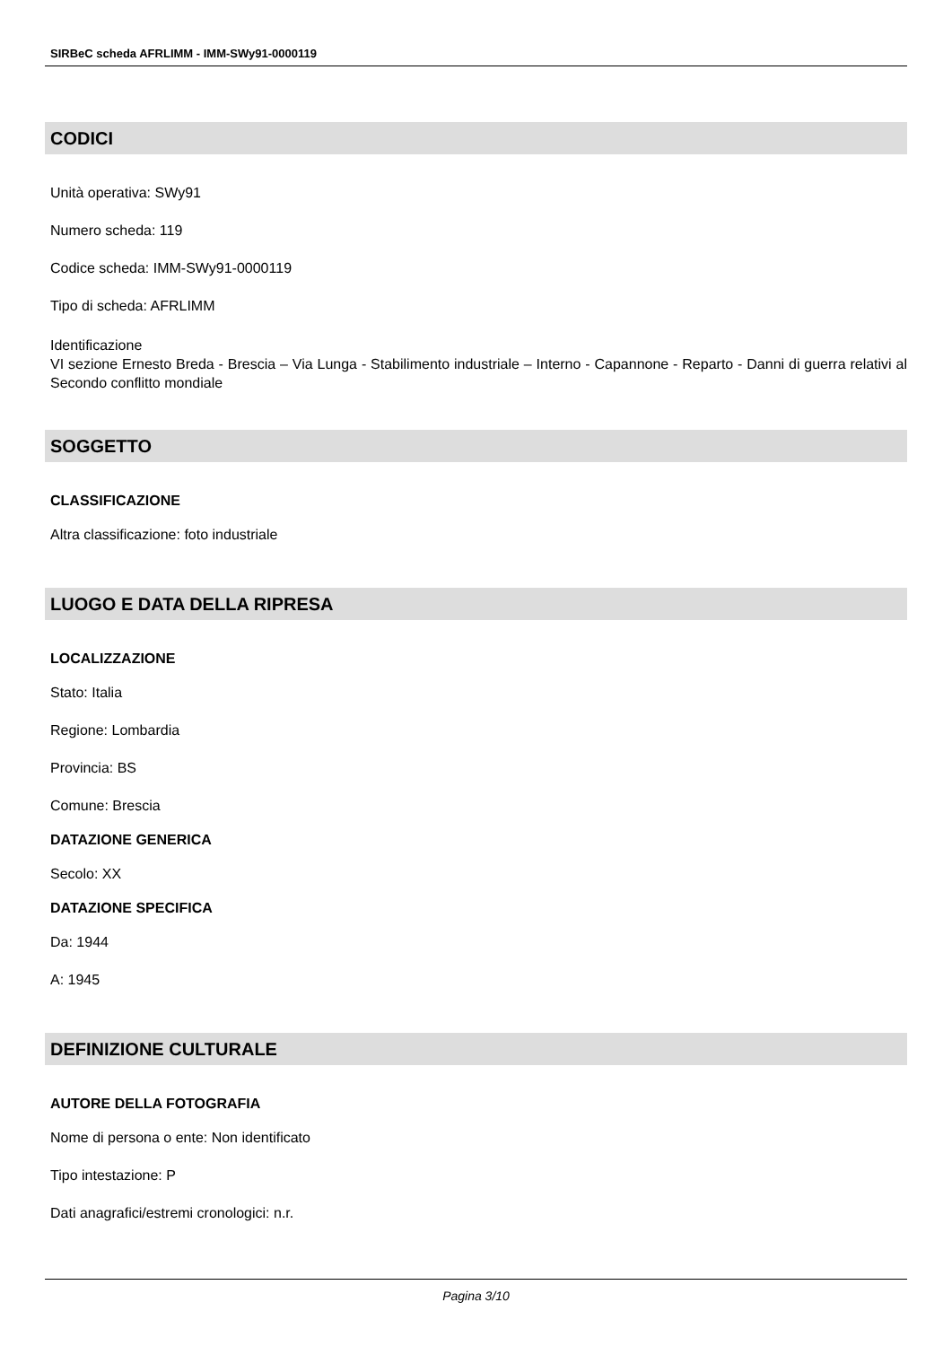SIRBeC scheda AFRLIMM - IMM-SWy91-0000119
CODICI
Unità operativa: SWy91
Numero scheda: 119
Codice scheda: IMM-SWy91-0000119
Tipo di scheda: AFRLIMM
Identificazione
VI sezione Ernesto Breda - Brescia – Via Lunga - Stabilimento industriale – Interno - Capannone - Reparto - Danni di guerra relativi al Secondo conflitto mondiale
SOGGETTO
CLASSIFICAZIONE
Altra classificazione: foto industriale
LUOGO E DATA DELLA RIPRESA
LOCALIZZAZIONE
Stato: Italia
Regione: Lombardia
Provincia: BS
Comune: Brescia
DATAZIONE GENERICA
Secolo: XX
DATAZIONE SPECIFICA
Da: 1944
A: 1945
DEFINIZIONE CULTURALE
AUTORE DELLA FOTOGRAFIA
Nome di persona o ente: Non identificato
Tipo intestazione: P
Dati anagrafici/estremi cronologici: n.r.
Pagina 3/10